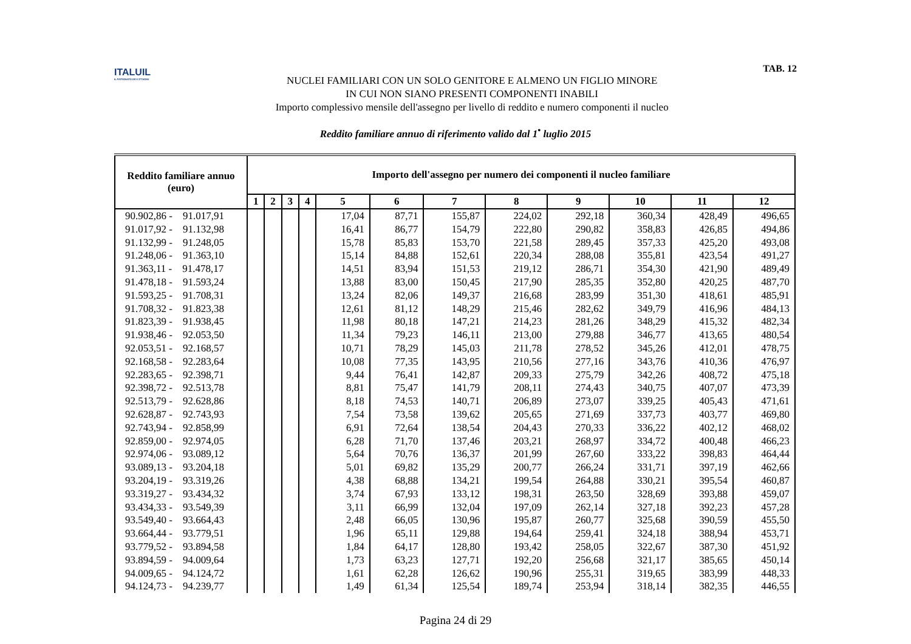ITALUIL
IL PATRONATO DEI CITTADINI
NUCLEI FAMILIARI CON UN SOLO GENITORE E ALMENO UN FIGLIO MINORE
IN CUI NON SIANO PRESENTI COMPONENTI INABILI
Importo complessivo mensile dell'assegno per livello di reddito e numero componenti il nucleo
TAB. 12
Reddito familiare annuo di riferimento valido dal 1<sup>•</sup> luglio 2015
| Reddito familiare annuo (euro) | Importo dell'assegno per numero dei componenti il nucleo familiare | | | | | | | | | | | |
| --- | --- | --- | --- | --- | --- | --- | --- | --- | --- | --- | --- | --- |
| | 1 | 2 | 3 | 4 | 5 | 6 | 7 | 8 | 9 | 10 | 11 | 12 |
| 90.902,86 - 91.017,91 | | | | | 17,04 | 87,71 | 155,87 | 224,02 | 292,18 | 360,34 | 428,49 | 496,65 |
| 91.017,92 - 91.132,98 | | | | | 16,41 | 86,77 | 154,79 | 222,80 | 290,82 | 358,83 | 426,85 | 494,86 |
| 91.132,99 - 91.248,05 | | | | | 15,78 | 85,83 | 153,70 | 221,58 | 289,45 | 357,33 | 425,20 | 493,08 |
| 91.248,06 - 91.363,10 | | | | | 15,14 | 84,88 | 152,61 | 220,34 | 288,08 | 355,81 | 423,54 | 491,27 |
| 91.363,11 - 91.478,17 | | | | | 14,51 | 83,94 | 151,53 | 219,12 | 286,71 | 354,30 | 421,90 | 489,49 |
| 91.478,18 - 91.593,24 | | | | | 13,88 | 83,00 | 150,45 | 217,90 | 285,35 | 352,80 | 420,25 | 487,70 |
| 91.593,25 - 91.708,31 | | | | | 13,24 | 82,06 | 149,37 | 216,68 | 283,99 | 351,30 | 418,61 | 485,91 |
| 91.708,32 - 91.823,38 | | | | | 12,61 | 81,12 | 148,29 | 215,46 | 282,62 | 349,79 | 416,96 | 484,13 |
| 91.823,39 - 91.938,45 | | | | | 11,98 | 80,18 | 147,21 | 214,23 | 281,26 | 348,29 | 415,32 | 482,34 |
| 91.938,46 - 92.053,50 | | | | | 11,34 | 79,23 | 146,11 | 213,00 | 279,88 | 346,77 | 413,65 | 480,54 |
| 92.053,51 - 92.168,57 | | | | | 10,71 | 78,29 | 145,03 | 211,78 | 278,52 | 345,26 | 412,01 | 478,75 |
| 92.168,58 - 92.283,64 | | | | | 10,08 | 77,35 | 143,95 | 210,56 | 277,16 | 343,76 | 410,36 | 476,97 |
| 92.283,65 - 92.398,71 | | | | | 9,44 | 76,41 | 142,87 | 209,33 | 275,79 | 342,26 | 408,72 | 475,18 |
| 92.398,72 - 92.513,78 | | | | | 8,81 | 75,47 | 141,79 | 208,11 | 274,43 | 340,75 | 407,07 | 473,39 |
| 92.513,79 - 92.628,86 | | | | | 8,18 | 74,53 | 140,71 | 206,89 | 273,07 | 339,25 | 405,43 | 471,61 |
| 92.628,87 - 92.743,93 | | | | | 7,54 | 73,58 | 139,62 | 205,65 | 271,69 | 337,73 | 403,77 | 469,80 |
| 92.743,94 - 92.858,99 | | | | | 6,91 | 72,64 | 138,54 | 204,43 | 270,33 | 336,22 | 402,12 | 468,02 |
| 92.859,00 - 92.974,05 | | | | | 6,28 | 71,70 | 137,46 | 203,21 | 268,97 | 334,72 | 400,48 | 466,23 |
| 92.974,06 - 93.089,12 | | | | | 5,64 | 70,76 | 136,37 | 201,99 | 267,60 | 333,22 | 398,83 | 464,44 |
| 93.089,13 - 93.204,18 | | | | | 5,01 | 69,82 | 135,29 | 200,77 | 266,24 | 331,71 | 397,19 | 462,66 |
| 93.204,19 - 93.319,26 | | | | | 4,38 | 68,88 | 134,21 | 199,54 | 264,88 | 330,21 | 395,54 | 460,87 |
| 93.319,27 - 93.434,32 | | | | | 3,74 | 67,93 | 133,12 | 198,31 | 263,50 | 328,69 | 393,88 | 459,07 |
| 93.434,33 - 93.549,39 | | | | | 3,11 | 66,99 | 132,04 | 197,09 | 262,14 | 327,18 | 392,23 | 457,28 |
| 93.549,40 - 93.664,43 | | | | | 2,48 | 66,05 | 130,96 | 195,87 | 260,77 | 325,68 | 390,59 | 455,50 |
| 93.664,44 - 93.779,51 | | | | | 1,96 | 65,11 | 129,88 | 194,64 | 259,41 | 324,18 | 388,94 | 453,71 |
| 93.779,52 - 93.894,58 | | | | | 1,84 | 64,17 | 128,80 | 193,42 | 258,05 | 322,67 | 387,30 | 451,92 |
| 93.894,59 - 94.009,64 | | | | | 1,73 | 63,23 | 127,71 | 192,20 | 256,68 | 321,17 | 385,65 | 450,14 |
| 94.009,65 - 94.124,72 | | | | | 1,61 | 62,28 | 126,62 | 190,96 | 255,31 | 319,65 | 383,99 | 448,33 |
| 94.124,73 - 94.239,77 | | | | | 1,49 | 61,34 | 125,54 | 189,74 | 253,94 | 318,14 | 382,35 | 446,55 |
Pagina 24 di 29